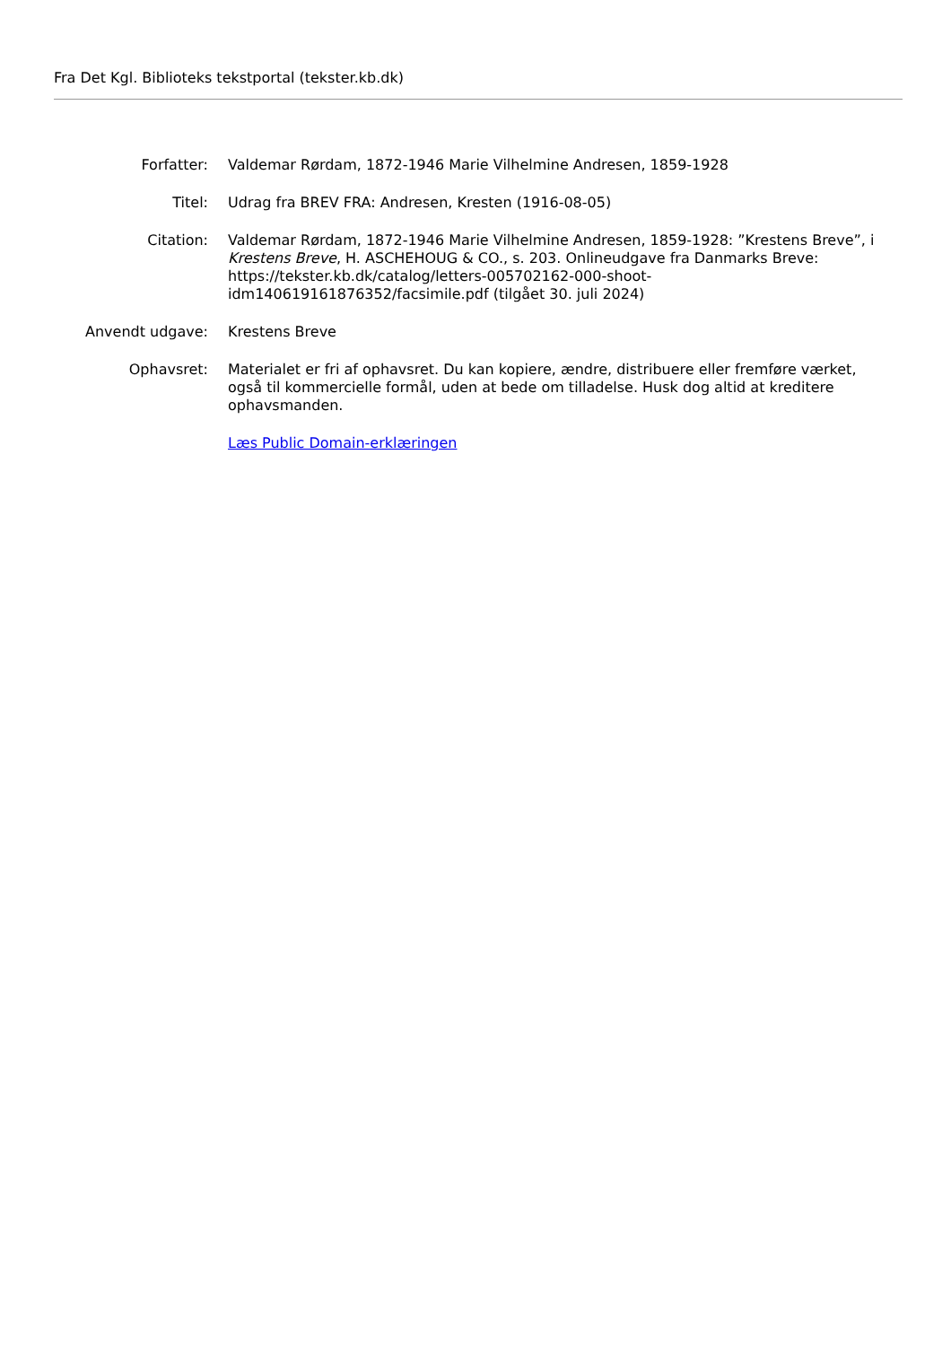Fra Det Kgl. Biblioteks tekstportal (tekster.kb.dk)
| Forfatter: | Valdemar Rørdam, 1872-1946 Marie Vilhelmine Andresen, 1859-1928 |
| Titel: | Udrag fra BREV FRA: Andresen, Kresten (1916-08-05) |
| Citation: | Valdemar Rørdam, 1872-1946 Marie Vilhelmine Andresen, 1859-1928: ”Krestens Breve”, i Krestens Breve , H. ASCHEHOUG & CO., s. 203. Onlineudgave fra Danmarks Breve: https://tekster.kb.dk/catalog/letters-005702162-000-shoot-idm140619161876352/facsimile.pdf (tilgået 30. juli 2024) |
| Anvendt udgave: | Krestens Breve |
| Ophavsret: | Materialet er fri af ophavsret. Du kan kopiere, ændre, distribuere eller fremføre værket, også til kommercielle formål, uden at bede om tilladelse. Husk dog altid at kreditere ophavsmanden. |
| | Læs Public Domain-erklæringen |